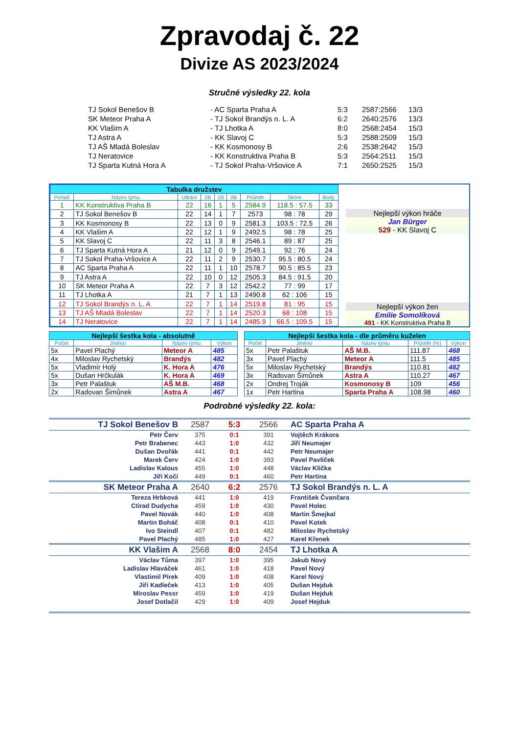Zpravodaj č. 22
Divize AS 2023/2024
Stručné výsledky 22. kola
| TJ Sokol Benešov B | - AC Sparta Praha A | 5:3 | 2587:2566 | 13/3 |
| SK Meteor Praha A | - TJ Sokol Brandýs n. L. A | 6:2 | 2640:2576 | 13/3 |
| KK Vlašim A | - TJ Lhotka A | 8:0 | 2568:2454 | 15/3 |
| TJ Astra A | - KK Slavoj C | 5:3 | 2588:2509 | 15/3 |
| TJ AŠ Mladá Boleslav | - KK Kosmonosy B | 2:6 | 2538:2642 | 15/3 |
| TJ Neratovice | - KK Konstruktiva Praha B | 5:3 | 2564:2511 | 15/3 |
| TJ Sparta Kutná Hora A | - TJ Sokol Praha-Vršovice A | 7:1 | 2650:2525 | 15/3 |
| Tabulka družstev | | | | | | | | |
| Pořadí | Název týmu | Utkání | 2B | 1B | 0B | Průměr | Skóre | Body |
| 1 | KK Konstruktiva Praha B | 22 | 16 | 1 | 5 | 2584.9 | 118.5 : 57.5 | 33 |
| 2 | TJ Sokol Benešov B | 22 | 14 | 1 | 7 | 2573 | 98 : 78 | 29 |
| 3 | KK Kosmonosy B | 22 | 13 | 0 | 9 | 2581.3 | 103.5 : 72.5 | 26 |
| 4 | KK Vlašim A | 22 | 12 | 1 | 9 | 2492.5 | 98 : 78 | 25 |
| 5 | KK Slavoj C | 22 | 11 | 3 | 8 | 2546.1 | 89 : 87 | 25 |
| 6 | TJ Sparta Kutná Hora A | 21 | 12 | 0 | 9 | 2549.1 | 92 : 76 | 24 |
| 7 | TJ Sokol Praha-Vršovice A | 22 | 11 | 2 | 9 | 2530.7 | 95.5 : 80.5 | 24 |
| 8 | AC Sparta Praha A | 22 | 11 | 1 | 10 | 2578.7 | 90.5 : 85.5 | 23 |
| 9 | TJ Astra A | 22 | 10 | 0 | 12 | 2505.3 | 84.5 : 91.5 | 20 |
| 10 | SK Meteor Praha A | 22 | 7 | 3 | 12 | 2542.2 | 77 : 99 | 17 |
| 11 | TJ Lhotka A | 21 | 7 | 1 | 13 | 2490.8 | 62 : 106 | 15 |
| 12 | TJ Sokol Brandýs n. L. A | 22 | 7 | 1 | 14 | 2519.8 | 81 : 95 | 15 |
| 13 | TJ AŠ Mladá Boleslav | 22 | 7 | 1 | 14 | 2520.3 | 68 : 108 | 15 |
| 14 | TJ Neratovice | 22 | 7 | 1 | 14 | 2485.9 | 66.5 : 109.5 | 15 |
Nejlepší výkon hráče
Jan Bürger
529 - KK Slavoj C
Nejlepší výkon žen
Emilie Somolíková
491 - KK Konstruktiva Praha B
| Nejlepší šestka kola - absolutně | | | |
| Počet | Jméno | Název týmu | Výkon |
| 5x | Pavel Plachý | Meteor A | 485 |
| 4x | Miloslav Rychetský | Brandýs | 482 |
| 5x | Vladimír Holý | K. Hora A | 476 |
| 5x | Dušan Hrčkulák | K. Hora A | 469 |
| 3x | Petr Palaštuk | AŠ M.B. | 468 |
| 2x | Radovan Šimůnek | Astra A | 467 |
| Nejlepší šestka kola - dle průměru kuželen | | | | |
| Počet | Jméno | Název týmu | Průměr (%) | Výkon |
| 5x | Petr Palaštuk | AŠ M.B. | 111.87 | 468 |
| 3x | Pavel Plachý | Meteor A | 111.5 | 485 |
| 5x | Miloslav Rychetský | Brandýs | 110.81 | 482 |
| 3x | Radovan Šimůnek | Astra A | 110.27 | 467 |
| 2x | Ondrej Troják | Kosmonosy B | 109 | 456 |
| 1x | Petr Hartina | Sparta Praha A | 108.98 | 460 |
Podrobné výsledky 22. kola:
| TJ Sokol Benešov B | 2587 | 5:3 | 2566 | AC Sparta Praha A |
| Petr Červ | 375 | 0:1 | 391 | Vojtěch Krákora |
| Petr Brabenec | 443 | 1:0 | 432 | Jiří Neumajer |
| Dušan Dvořák | 441 | 0:1 | 442 | Petr Neumajer |
| Marek Červ | 424 | 1:0 | 393 | Pavel Pavlíček |
| Ladislav Kalous | 455 | 1:0 | 448 | Václav Klička |
| Jiří Kočí | 449 | 0:1 | 460 | Petr Hartina |
| SK Meteor Praha A | 2640 | 6:2 | 2576 | TJ Sokol Brandýs n. L. A |
| Tereza Hrbková | 441 | 1:0 | 419 | František Čvančara |
| Ctirad Dudycha | 459 | 1:0 | 430 | Pavel Holec |
| Pavel Novák | 440 | 1:0 | 408 | Martin Šmejkal |
| Martin Boháč | 408 | 0:1 | 410 | Pavel Kotek |
| Ivo Steindl | 407 | 0:1 | 482 | Miloslav Rychetský |
| Pavel Plachý | 485 | 1:0 | 427 | Karel Křenek |
| KK Vlašim A | 2568 | 8:0 | 2454 | TJ Lhotka A |
| Václav Tůma | 397 | 1:0 | 395 | Jakub Nový |
| Ladislav Hlaváček | 461 | 1:0 | 418 | Pavel Nový |
| Vlastimil Pírek | 409 | 1:0 | 408 | Karel Nový |
| Jiří Kadleček | 413 | 1:0 | 405 | Dušan Hejduk |
| Miroslav Pessr | 459 | 1:0 | 419 | Dušan Hejduk |
| Josef Dotlačil | 429 | 1:0 | 409 | Josef Hejduk |